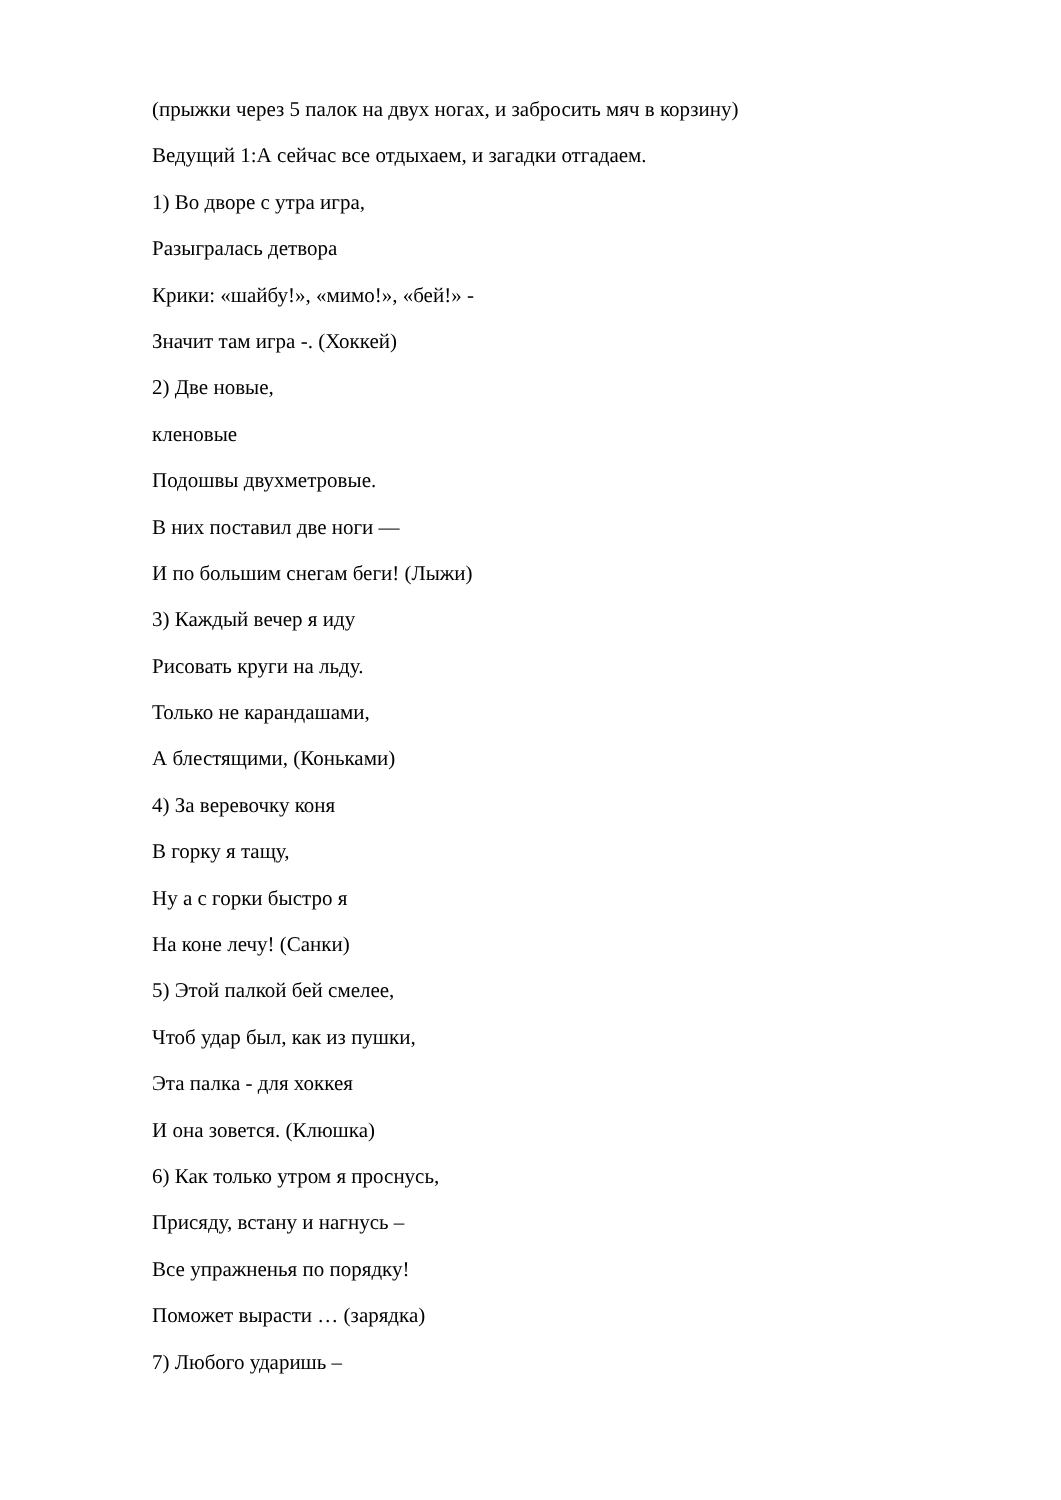(прыжки через 5 палок на двух ногах, и забросить мяч в корзину)
Ведущий 1:А сейчас все отдыхаем, и загадки отгадаем.
1) Во дворе с утра игра,
Разыгралась детвора
Крики: «шайбу!», «мимо!», «бей!» -
Значит там игра -. (Хоккей)
2) Две новые,
кленовые
Подошвы двухметровые.
В них поставил две ноги —
И по большим снегам беги! (Лыжи)
3) Каждый вечер я иду
Рисовать круги на льду.
Только не карандашами,
А блестящими, (Коньками)
4) За веревочку коня
В горку я тащу,
Ну а с горки быстро я
На коне лечу! (Санки)
5) Этой палкой бей смелее,
Чтоб удар был, как из пушки,
Эта палка - для хоккея
И она зовется. (Клюшка)
6) Как только утром я проснусь,
Присяду, встану и нагнусь –
Все упражненья по порядку!
Поможет вырасти … (зарядка)
7) Любого ударишь –